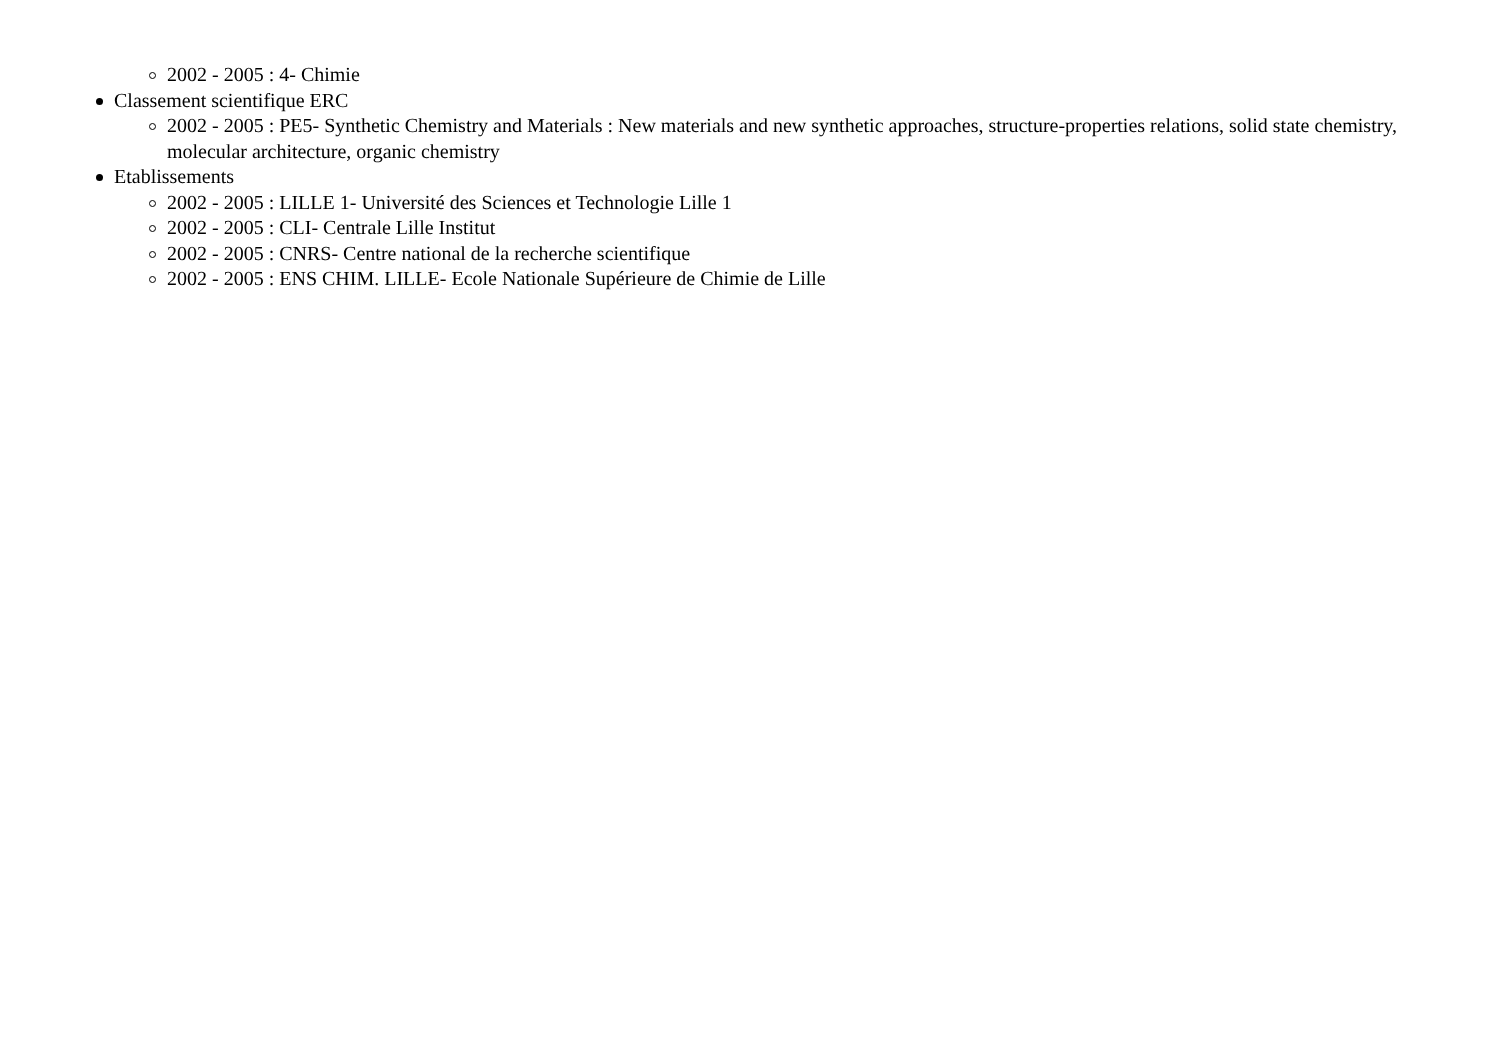2002 - 2005 : 4- Chimie
Classement scientifique ERC
2002 - 2005 : PE5- Synthetic Chemistry and Materials : New materials and new synthetic approaches, structure-properties relations, solid state chemistry, molecular architecture, organic chemistry
Etablissements
2002 - 2005 : LILLE 1- Université des Sciences et Technologie Lille 1
2002 - 2005 : CLI- Centrale Lille Institut
2002 - 2005 : CNRS- Centre national de la recherche scientifique
2002 - 2005 : ENS CHIM. LILLE- Ecole Nationale Supérieure de Chimie de Lille